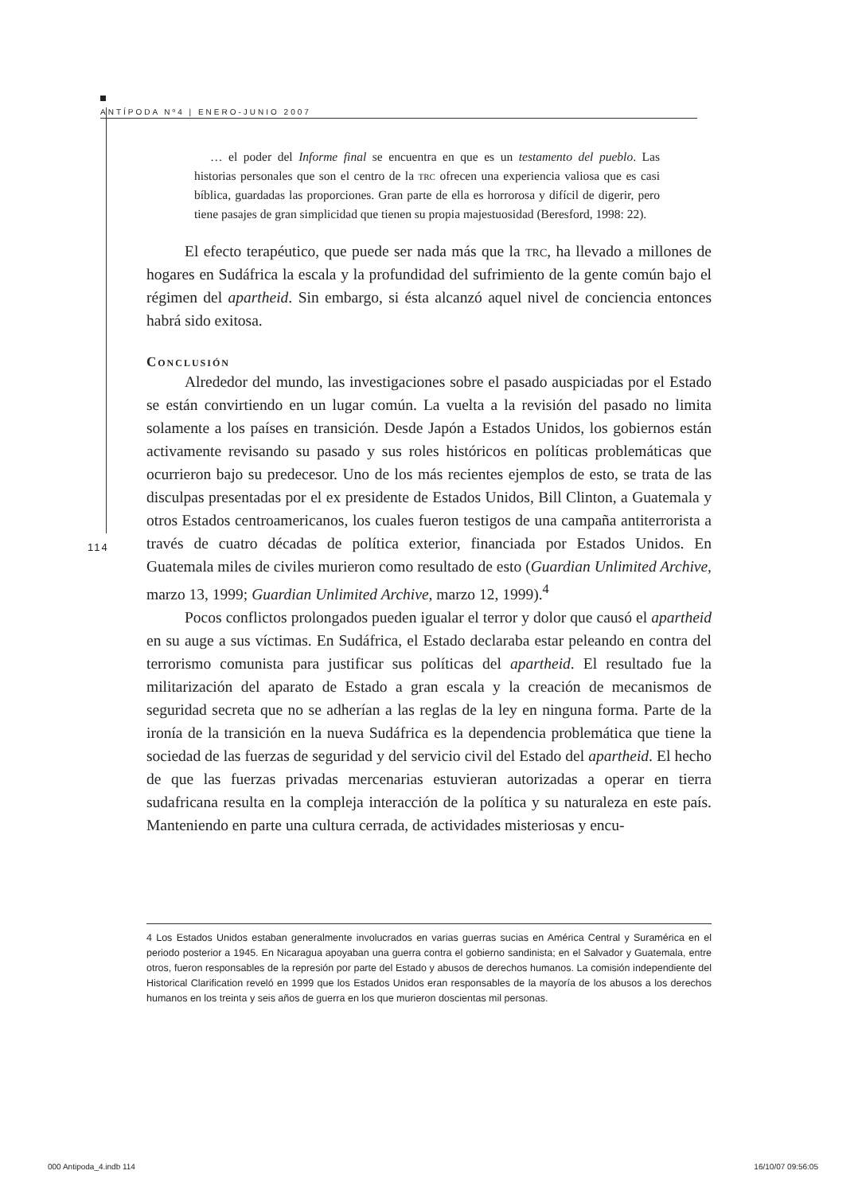ANTÍPODA Nº4 | ENERO-JUNIO 2007
… el poder del Informe final se encuentra en que es un testamento del pueblo. Las historias personales que son el centro de la trc ofrecen una experiencia valiosa que es casi bíblica, guardadas las proporciones. Gran parte de ella es horrorosa y difícil de digerir, pero tiene pasajes de gran simplicidad que tienen su propia majestuosidad (Beresford, 1998: 22).
El efecto terapéutico, que puede ser nada más que la trc, ha llevado a millones de hogares en Sudáfrica la escala y la profundidad del sufrimiento de la gente común bajo el régimen del apartheid. Sin embargo, si ésta alcanzó aquel nivel de conciencia entonces habrá sido exitosa.
Conclusión
Alrededor del mundo, las investigaciones sobre el pasado auspiciadas por el Estado se están convirtiendo en un lugar común. La vuelta a la revisión del pasado no limita solamente a los países en transición. Desde Japón a Estados Unidos, los gobiernos están activamente revisando su pasado y sus roles históricos en políticas problemáticas que ocurrieron bajo su predecesor. Uno de los más recientes ejemplos de esto, se trata de las disculpas presentadas por el ex presidente de Estados Unidos, Bill Clinton, a Guatemala y otros Estados centroamericanos, los cuales fueron testigos de una campaña antiterrorista a través de cuatro décadas de política exterior, financiada por Estados Unidos. En Guatemala miles de civiles murieron como resultado de esto (Guardian Unlimited Archive, marzo 13, 1999; Guardian Unlimited Archive, marzo 12, 1999).<sup>4</sup>
Pocos conflictos prolongados pueden igualar el terror y dolor que causó el apartheid en su auge a sus víctimas. En Sudáfrica, el Estado declaraba estar peleando en contra del terrorismo comunista para justificar sus políticas del apartheid. El resultado fue la militarización del aparato de Estado a gran escala y la creación de mecanismos de seguridad secreta que no se adherían a las reglas de la ley en ninguna forma. Parte de la ironía de la transición en la nueva Sudáfrica es la dependencia problemática que tiene la sociedad de las fuerzas de seguridad y del servicio civil del Estado del apartheid. El hecho de que las fuerzas privadas mercenarias estuvieran autorizadas a operar en tierra sudafricana resulta en la compleja interacción de la política y su naturaleza en este país. Manteniendo en parte una cultura cerrada, de actividades misteriosas y encu-
114
4 Los Estados Unidos estaban generalmente involucrados en varias guerras sucias en América Central y Suramérica en el periodo posterior a 1945. En Nicaragua apoyaban una guerra contra el gobierno sandinista; en el Salvador y Guatemala, entre otros, fueron responsables de la represión por parte del Estado y abusos de derechos humanos. La comisión independiente del Historical Clarification reveló en 1999 que los Estados Unidos eran responsables de la mayoría de los abusos a los derechos humanos en los treinta y seis años de guerra en los que murieron doscientas mil personas.
000 Antipoda_4.indb 114 16/10/07 09:56:05